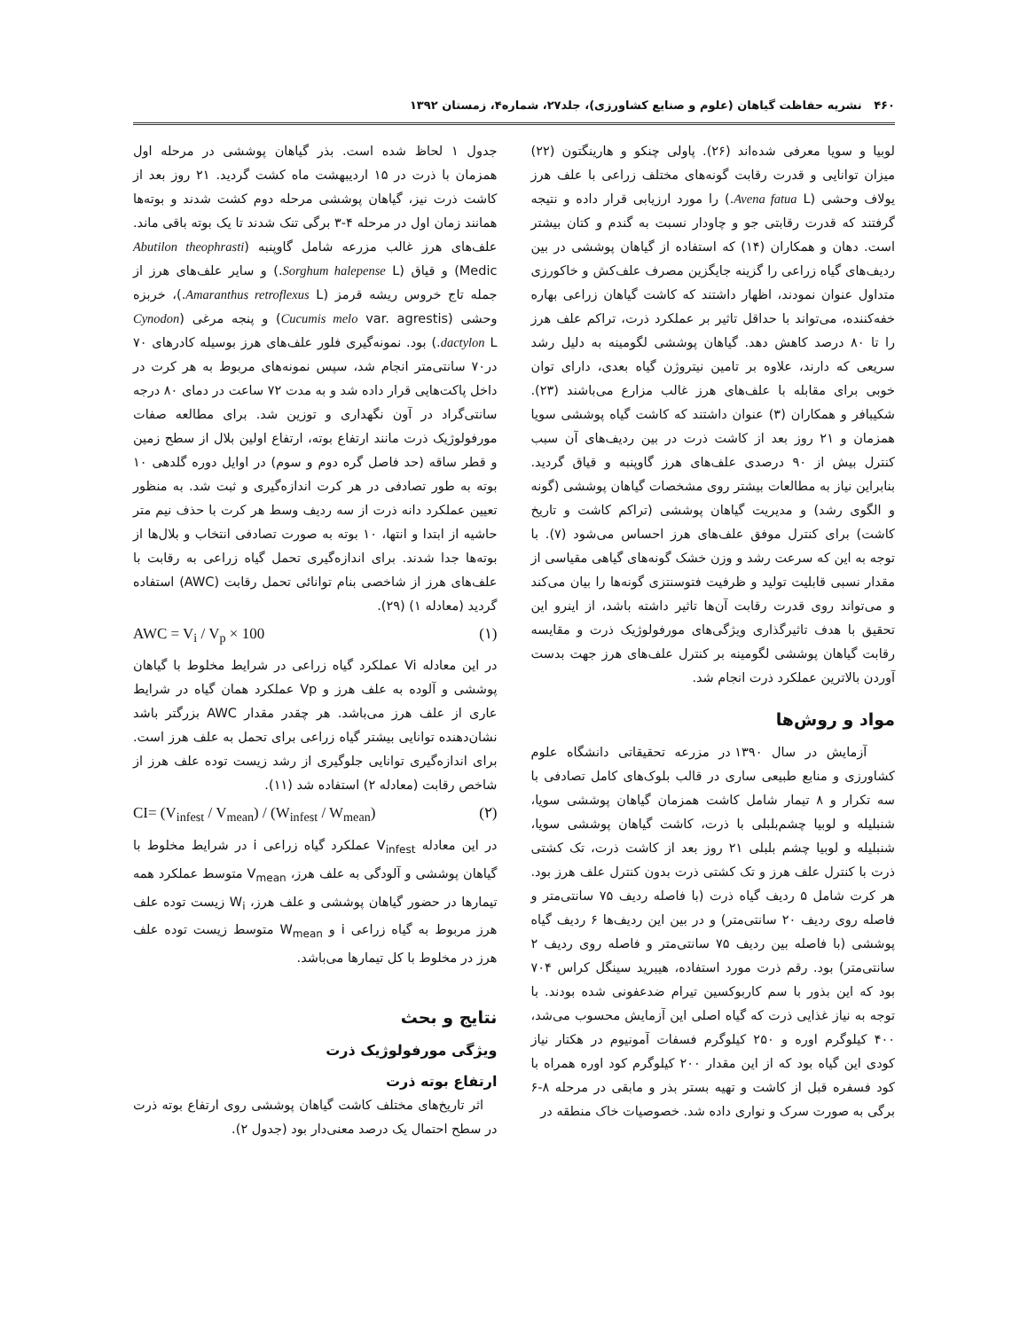۴۶۰ نشریه حفاظت گیاهان (علوم و صنایع کشاورزی)، جلد۲۷، شماره۴، زمستان ۱۳۹۲
لوبیا و سویا معرفی شده‌اند (۲۶). پاولی چنکو و هارینگتون (۲۲) میزان توانایی و قدرت رقابت گونه‌های مختلف زراعی با علف هرز یولاف وحشی (Avena fatua L.) را مورد ارزیابی قرار داده و نتیجه گرفتند که قدرت رقابتی جو و چاودار نسبت به گندم و کتان بیشتر است. دهان و همکاران (۱۴) که استفاده از گیاهان پوششی در بین ردیف‌های گیاه زراعی را گزینه جایگزین مصرف علف‌کش و خاکورزی متداول عنوان نمودند، اظهار داشتند که کاشت گیاهان زراعی بهاره خفه‌کننده، می‌تواند با حداقل تاثیر بر عملکرد ذرت، تراکم علف هرز را تا ۸۰ درصد کاهش دهد. گیاهان پوششی لگومینه به دلیل رشد سریعی که دارند، علاوه بر تامین نیتروژن گیاه بعدی، دارای توان خوبی برای مقابله با علف‌های هرز غالب مزارع می‌باشند (۲۳). شکیبافر و همکاران (۳) عنوان داشتند که کاشت گیاه پوششی سویا همزمان و ۲۱ روز بعد از کاشت ذرت در بین ردیف‌های آن سبب کنترل بیش از ۹۰ درصدی علف‌های هرز گاوپنبه و قیاق گردید. بنابراین نیاز به مطالعات بیشتر روی مشخصات گیاهان پوششی (گونه و الگوی رشد) و مدیریت گیاهان پوششی (تراکم کاشت و تاریخ کاشت) برای کنترل موفق علف‌های هرز احساس می‌شود (۷). با توجه به این که سرعت رشد و وزن خشک گونه‌های گیاهی مقیاسی از مقدار نسبی قابلیت تولید و ظرفیت فتوسنتزی گونه‌ها را بیان می‌کند و می‌تواند روی قدرت رقابت آن‌ها تاثیر داشته باشد، از اینرو این تحقیق با هدف تاثیرگذاری ویژگی‌های مورفولوژیک ذرت و مقایسه رقابت گیاهان پوششی لگومینه بر کنترل علف‌های هرز جهت بدست آوردن بالاترین عملکرد ذرت انجام شد.
مواد و روش‌ها
آزمایش در سال ۱۳۹۰ در مزرعه تحقیقاتی دانشگاه علوم کشاورزی و منابع طبیعی ساری در قالب بلوک‌های کامل تصادفی با سه تکرار و ۸ تیمار شامل کاشت همزمان گیاهان پوششی سویا، شنبلیله و لوبیا چشم‌بلبلی با ذرت، کاشت گیاهان پوششی سویا، شنبلیله و لوبیا چشم بلبلی ۲۱ روز بعد از کاشت ذرت، تک کشتی ذرت با کنترل علف هرز و تک کشتی ذرت بدون کنترل علف هرز بود. هر کرت شامل ۵ ردیف گیاه ذرت (با فاصله ردیف ۷۵ سانتی‌متر و فاصله روی ردیف ۲۰ سانتی‌متر) و در بین این ردیف‌ها ۶ ردیف گیاه پوششی (با فاصله بین ردیف ۷۵ سانتی‌متر و فاصله روی ردیف ۲ سانتی‌متر) بود. رقم ذرت مورد استفاده، هیبرید سینگل کراس ۷۰۴ بود که این بذور با سم کاربوکسین تیرام ضدعفونی شده بودند. با توجه به نیاز غذایی ذرت که گیاه اصلی این آزمایش محسوب می‌شد، ۴۰۰ کیلوگرم اوره و ۲۵۰ کیلوگرم فسفات آمونیوم در هکتار نیاز کودی این گیاه بود که از این مقدار ۲۰۰ کیلوگرم کود اوره همراه با کود فسفره قبل از کاشت و تهیه بستر بذر و مابقی در مرحله ۸-۶ برگی به صورت سرک و نواری داده شد. خصوصیات خاک منطقه در
جدول ۱ لحاظ شده است. بذر گیاهان پوششی در مرحله اول همزمان با ذرت در ۱۵ اردیبهشت ماه کشت گردید. ۲۱ روز بعد از کاشت ذرت نیز، گیاهان پوششی مرحله دوم کشت شدند و بوته‌ها همانند زمان اول در مرحله ۴-۳ برگی تنک شدند تا یک بوته باقی ماند. علف‌های هرز غالب مزرعه شامل گاوپنبه (Abutilon theophrasti Medic) و قیاق (Sorghum halepense L.) و سایر علف‌های هرز از جمله تاج خروس ریشه قرمز (Amaranthus retroflexus L.)، خربزه وحشی (Cucumis melo var. agrestis) و پنجه مرغی (Cynodon dactylon L.) بود. نمونه‌گیری فلور علف‌های هرز بوسیله کادرهای ۷۰ در۷۰ سانتی‌متر انجام شد، سپس نمونه‌های مربوط به هر کرت در داخل پاکت‌هایی قرار داده شد و به مدت ۷۲ ساعت در دمای ۸۰ درجه سانتی‌گراد در آون نگهداری و توزین شد. برای مطالعه صفات مورفولوژیک ذرت مانند ارتفاع بوته، ارتفاع اولین بلال از سطح زمین و قطر ساقه (حد فاصل گره دوم و سوم) در اوایل دوره گلدهی ۱۰ بوته به طور تصادفی در هر کرت اندازه‌گیری و ثبت شد. به منظور تعیین عملکرد دانه ذرت از سه ردیف وسط هر کرت با حذف نیم متر حاشیه از ابتدا و انتها، ۱۰ بوته به صورت تصادفی انتخاب و بلال‌ها از بوته‌ها جدا شدند. برای اندازه‌گیری تحمل گیاه زراعی به رقابت با علف‌های هرز از شاخصی بنام توانائی تحمل رقابت (AWC) استفاده گردید (معادله ۱) (۲۹).
AWC = V<sub>i</sub> / V<sub>p</sub> × 100 (۱)
در این معادله Vi عملکرد گیاه زراعی در شرایط مخلوط با گیاهان پوششی و آلوده به علف هرز و Vp عملکرد همان گیاه در شرایط عاری از علف هرز می‌باشد. هر چقدر مقدار AWC بزرگتر باشد نشان‌دهنده توانایی بیشتر گیاه زراعی برای تحمل به علف هرز است. برای اندازه‌گیری توانایی جلوگیری از رشد زیست توده علف هرز از شاخص رقابت (معادله ۲) استفاده شد (۱۱).
CI= (V<sub>infest</sub> / V<sub>mean</sub>) / (W<sub>infest</sub> / W<sub>mean</sub>) (۲)
در این معادله V<sub>infest</sub> عملکرد گیاه زراعی i در شرایط مخلوط با گیاهان پوششی و آلودگی به علف هرز، V<sub>mean</sub> متوسط عملکرد همه تیمارها در حضور گیاهان پوششی و علف هرز، W<sub>i</sub> زیست توده علف هرز مربوط به گیاه زراعی i و W<sub>mean</sub> متوسط زیست توده علف هرز در مخلوط با کل تیمارها می‌باشد.
نتایج و بحث
ویژگی مورفولوژیک ذرت
ارتفاع بوته ذرت
اثر تاریخ‌های مختلف کاشت گیاهان پوششی روی ارتفاع بوته ذرت در سطح احتمال یک درصد معنی‌دار بود (جدول ۲).